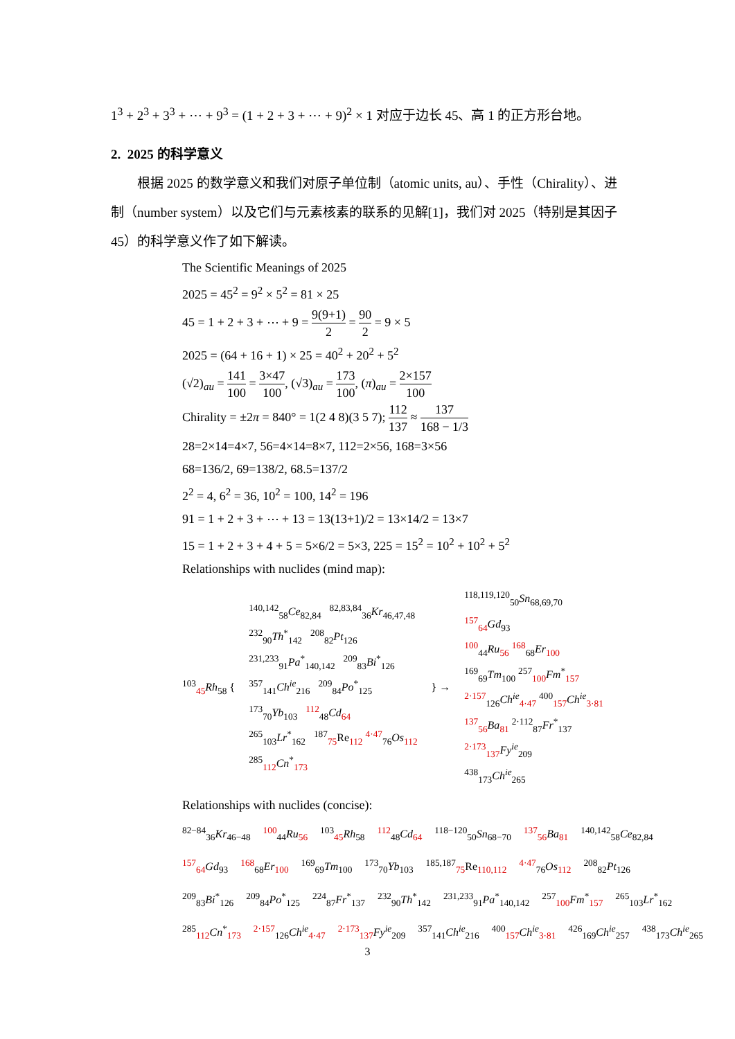1<sup>3</sup> + 2<sup>3</sup> + 3<sup>3</sup> + ⋯ + 9<sup>3</sup> = (1 + 2 + 3 + ⋯ + 9)<sup>2</sup> × 1 对应于边长 45、高 1 的正方形台地。
2. 2025 的科学意义
根据 2025 的数学意义和我们对原子单位制（atomic units, au）、手性（Chirality）、进制（number system）以及它们与元素核素的联系的见解[1]，我们对 2025（特别是其因子 45）的科学意义作了如下解读。
The Scientific Meanings of 2025
2025 = 45<sup>2</sup> = 9<sup>2</sup> × 5<sup>2</sup> = 81 × 25
45 = 1 + 2 + 3 + ⋯ + 9 = 9(9+1) 2 = 90 2 = 9 × 5
2025 = (64 + 16 + 1) × 25 = 40<sup>2</sup> + 20<sup>2</sup> + 5<sup>2</sup>
(√2)<sub>au</sub> = 141 100 = 3×47 100, (√3)<sub>au</sub> = 173 100, (π)<sub>au</sub> = 2×157 100
Chirality = ±2π = 840° = 1(2 4 8)(3 5 7); 112 137 ≈ 137 168 − 1/3
28=2×14=4×7, 56=4×14=8×7, 112=2×56, 168=3×56
68=136/2, 69=138/2, 68.5=137/2
2<sup>2</sup> = 4, 6<sup>2</sup> = 36, 10<sup>2</sup> = 100, 14<sup>2</sup> = 196
91 = 1 + 2 + 3 + ⋯ + 13 = 13(13+1)/2 = 13×14/2 = 13×7
15 = 1 + 2 + 3 + 4 + 5 = 5×6/2 = 5×3, 225 = 15<sup>2</sup> = 10<sup>2</sup> + 10<sup>2</sup> + 5<sup>2</sup>
Relationships with nuclides (mind map):
<sup>103</sup> <sub>45</sub>Rh<sub>58</sub> {
<sup>140,142</sup><sub>58</sub>Ce<sub>82,84</sub> <sup>82,83,84</sup><sub>36</sub>Kr<sub>46,47,48</sub>
<sup>232</sup> <sub>90</sub>Th<sup>*</sup><sub>142</sub> <sup>208</sup><sub>82</sub>Pt<sub>126</sub>
<sup>231,233</sup><sub>91</sub>Pa<sup>*</sup><sub>140,142</sub> <sup>209</sup><sub>83</sub>Bi<sup>*</sup><sub>126</sub>
<sup>357</sup> <sub>141</sub>Ch<sup>ie</sup><sub>216</sub> <sup>209</sup><sub>84</sub>Po<sup>*</sup><sub>125</sub>
<sup>173</sup> <sub>70</sub>Yb<sub>103</sub> <sup>112</sup><sub>48</sub>Cd<sub>64</sub>
<sup>265</sup> <sub>103</sub>Lr<sup>*</sup><sub>162</sub> <sup>187</sup><sub>75</sub>Re<sub>112</sub> <sup>4·47</sup><sub>76</sub>Os<sub>112</sub>
<sup>285</sup> <sub>112</sub>Cn<sup>*</sup><sub>173</sub>
} →
<sup>118,119,120</sup><sub>50</sub>Sn<sub>68,69,70</sub>
<sup>157</sup> <sub>64</sub>Gd<sub>93</sub>
<sup>100</sup> <sub>44</sub>Ru<sub>56</sub> <sup>168</sup><sub>68</sub>Er<sub>100</sub>
<sup>169</sup> <sub>69</sub>Tm<sub>100</sub> <sup>257</sup><sub>100</sub>Fm<sup>*</sup><sub>157</sub>
<sup>2·157</sup><sub>126</sub>Ch<sup>ie</sup><sub>4·47</sub> <sup>400</sup><sub>157</sub>Ch<sup>ie</sup><sub>3·81</sub>
<sup>137</sup> <sub>56</sub>Ba<sub>81</sub> <sup>2·112</sup><sub>87</sub>Fr<sup>*</sup><sub>137</sub>
<sup>2·173</sup><sub>137</sub>Fy<sup>ie</sup><sub>209</sub>
<sup>438</sup> <sub>173</sub>Ch<sup>ie</sup><sub>265</sub>
Relationships with nuclides (concise):
<sup>82−84</sup><sub>36</sub>Kr<sub>46−48</sub> <sup>100</sup><sub>44</sub>Ru<sub>56</sub> <sup>103</sup><sub>45</sub>Rh<sub>58</sub> <sup>112</sup><sub>48</sub>Cd<sub>64</sub> <sup>118−120</sup><sub>50</sub>Sn<sub>68−70</sub> <sup>137</sup><sub>56</sub>Ba<sub>81</sub> <sup>140,142</sup><sub>58</sub>Ce<sub>82,84</sub>
<sup>157</sup> <sub>64</sub>Gd<sub>93</sub> <sup>168</sup><sub>68</sub>Er<sub>100</sub> <sup>169</sup><sub>69</sub>Tm<sub>100</sub> <sup>173</sup><sub>70</sub>Yb<sub>103</sub> <sup>185,187</sup><sub>75</sub>Re<sub>110,112</sub> <sup>4·47</sup><sub>76</sub>Os<sub>112</sub> <sup>208</sup><sub>82</sub>Pt<sub>126</sub>
<sup>209</sup> <sub>83</sub>Bi<sup>*</sup><sub>126</sub> <sup>209</sup><sub>84</sub>Po<sup>*</sup><sub>125</sub> <sup>224</sup><sub>87</sub>Fr<sup>*</sup><sub>137</sub> <sup>232</sup><sub>90</sub>Th<sup>*</sup><sub>142</sub> <sup>231,233</sup><sub>91</sub>Pa<sup>*</sup><sub>140,142</sub> <sup>257</sup><sub>100</sub>Fm<sup>*</sup><sub>157</sub> <sup>265</sup><sub>103</sub>Lr<sup>*</sup><sub>162</sub>
<sup>285</sup> <sub>112</sub>Cn<sup>*</sup><sub>173</sub> <sup>2·157</sup><sub>126</sub>Ch<sup>ie</sup><sub>4·47</sub> <sup>2·173</sup><sub>137</sub>Fy<sup>ie</sup><sub>209</sub> <sup>357</sup><sub>141</sub>Ch<sup>ie</sup><sub>216</sub> <sup>400</sup><sub>157</sub>Ch<sup>ie</sup><sub>3·81</sub> <sup>426</sup><sub>169</sub>Ch<sup>ie</sup><sub>257</sub> <sup>438</sup><sub>173</sub>Ch<sup>ie</sup><sub>265</sub>
3